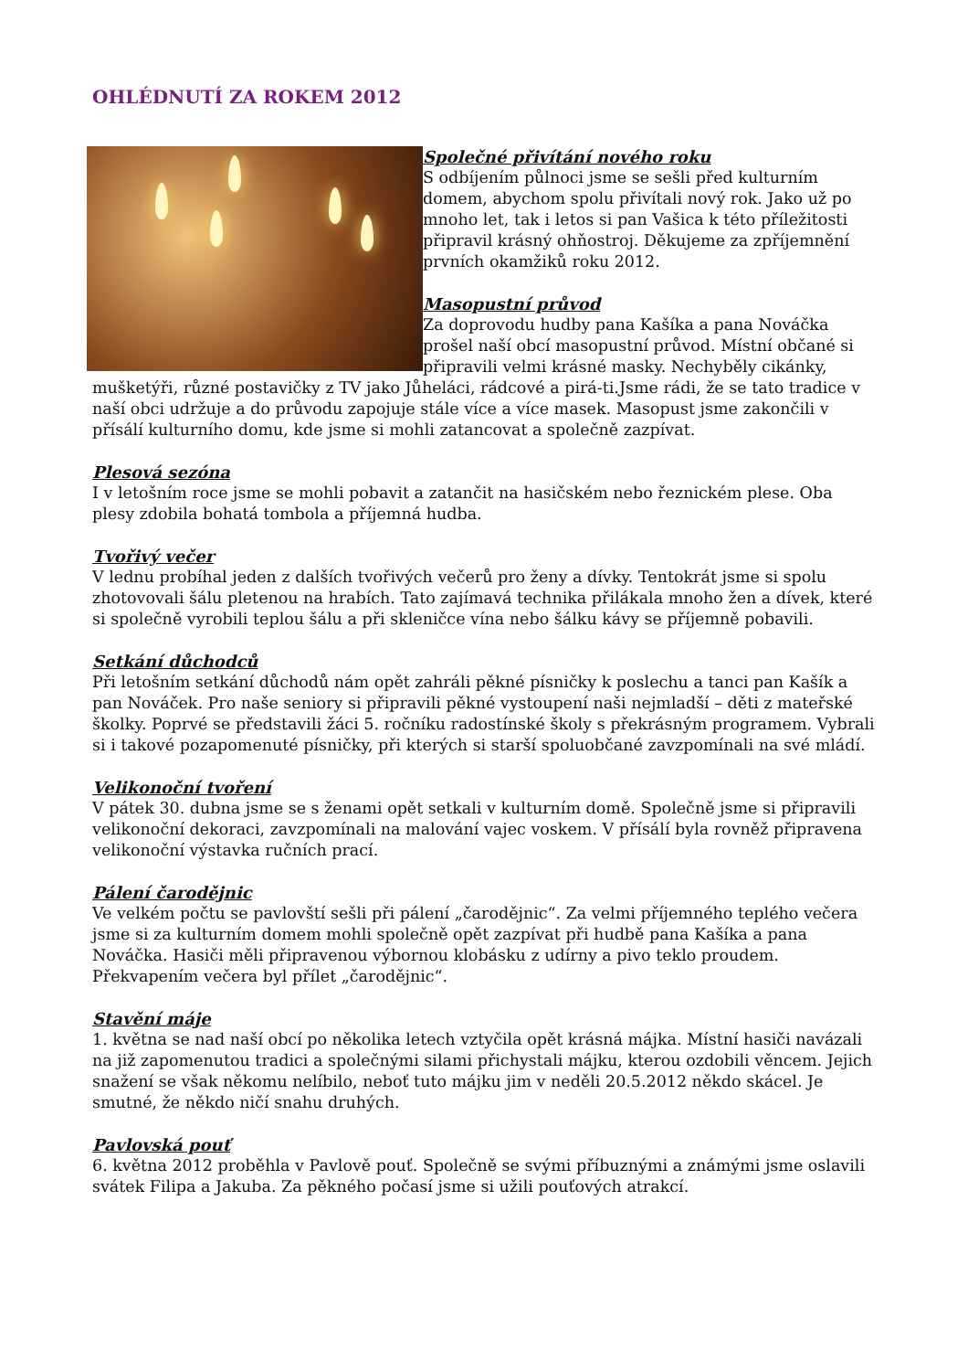OHLÉDNUTÍ ZA ROKEM 2012
Společné přivítání nového roku
S odbíjením půlnoci jsme se sešli před kulturním domem, abychom spolu přivítali nový rok. Jako už po mnoho let, tak i letos si pan Vašica k této příležitosti připravil krásný ohňostroj. Děkujeme za zpříjemnění prvních okamžiků roku 2012.
Masopustní průvod
Za doprovodu hudby pana Kašíka a pana Nováčka prošel naší obcí masopustní průvod. Místní občané si připravili velmi krásné masky. Nechyběly cikánky, mušketýři, různé postavičky z TV jako Jůheláci, rádcové a pirá-ti.Jsme rádi, že se tato tradice v naší obci udržuje a do průvodu zapojuje stále více a více masek. Masopust jsme zakončili v přísálí kulturního domu, kde jsme si mohli zatancovat a společně zazpívat.
Plesová sezóna
I v letošním roce jsme se mohli pobavit a zatančit na hasičském nebo řeznickém plese. Oba plesy zdobila bohatá tombola a příjemná hudba.
Tvořivý večer
V lednu probíhal jeden z dalších tvořivých večerů pro ženy a dívky. Tentokrát jsme si spolu zhotovovali šálu pletenou na hrabích. Tato zajímavá technika přilákala mnoho žen a dívek, které si společně vyrobili teplou šálu a při skleničce vína nebo šálku kávy se příjemně pobavili.
Setkání důchodců
Při letošním setkání důchodů nám opět zahráli pěkné písničky k poslechu a tanci pan Kašík a pan Nováček. Pro naše seniory si připravili pěkné vystoupení naši nejmladší – děti z mateřské školky. Poprvé se představili žáci 5. ročníku radostínské školy s překrásným programem. Vybrali si i takové pozapomenuté písničky, při kterých si starší spoluobčané zavzpomínali na své mládí.
Velikonoční tvoření
V pátek 30. dubna jsme se s ženami opět setkali v kulturním domě. Společně jsme si připravili velikonoční dekoraci, zavzpomínali na malování vajec voskem. V přísálí byla rovněž připravena velikonoční výstavka ručních prací.
Pálení čarodějnic
Ve velkém počtu se pavlovští sešli při pálení „čarodějnic“. Za velmi příjemného teplého večera jsme si za kulturním domem mohli společně opět zazpívat při hudbě pana Kašíka a pana Nováčka. Hasiči měli připravenou výbornou klobásku z udírny a pivo teklo proudem. Překvapením večera byl přílet „čarodějnic“.
Stavění máje
1. května se nad naší obcí po několika letech vztyčila opět krásná májka. Místní hasiči navázali na již zapomenutou tradici a společnými silami přichystali májku, kterou ozdobili věncem. Jejich snažení se však někomu nelíbilo, neboť tuto májku jim v neděli 20.5.2012 někdo skácel. Je smutné, že někdo ničí snahu druhých.
Pavlovská pouť
6. května 2012 proběhla v Pavlově pouť. Společně se svými příbuznými a známými jsme oslavili svátek Filipa a Jakuba. Za pěkného počasí jsme si užili pouťových atrakcí.